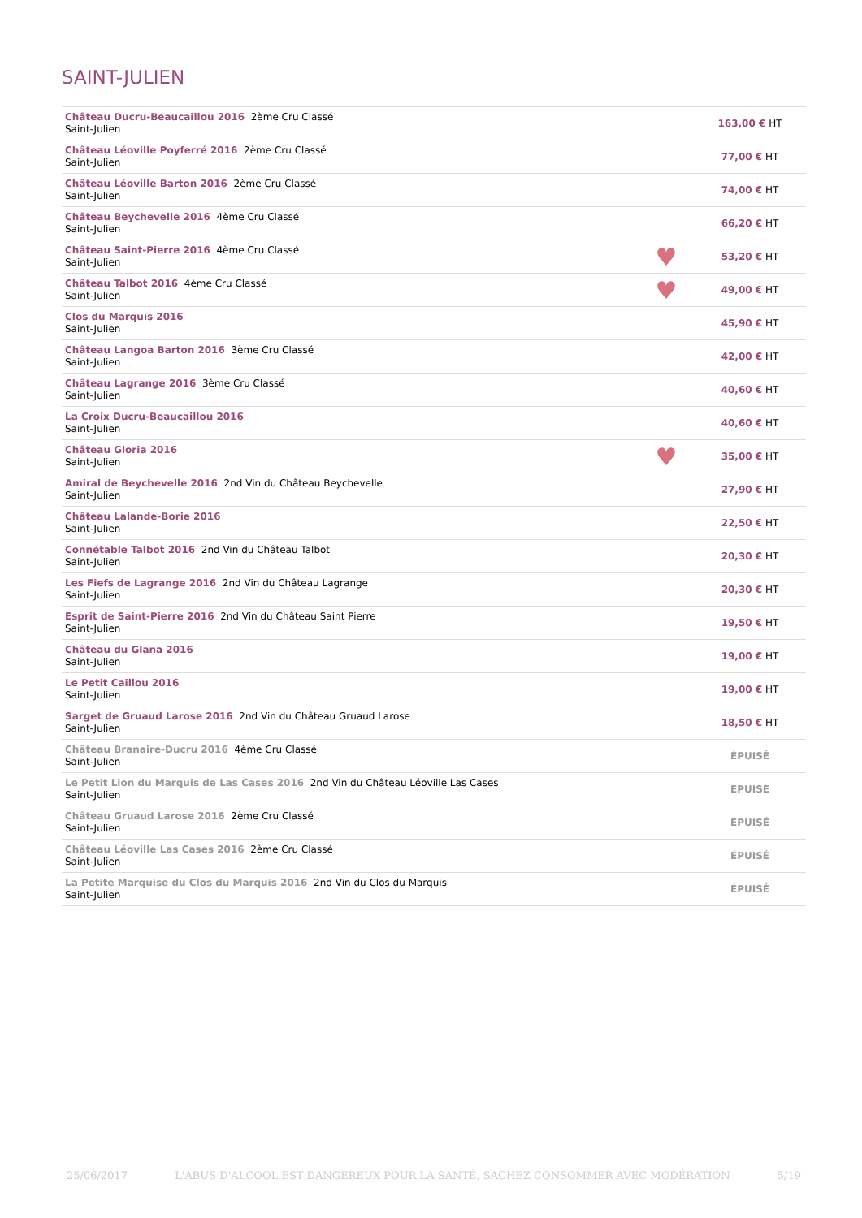SAINT-JULIEN
| Château Ducru-Beaucaillou 2016 2ème Cru Classé Saint-Julien | | 163,00 € HT |
| Château Léoville Poyferré 2016 2ème Cru Classé Saint-Julien | | 77,00 € HT |
| Château Léoville Barton 2016 2ème Cru Classé Saint-Julien | | 74,00 € HT |
| Château Beychevelle 2016 4ème Cru Classé Saint-Julien | | 66,20 € HT |
| Château Saint-Pierre 2016 4ème Cru Classé Saint-Julien | ♥ | 53,20 € HT |
| Château Talbot 2016 4ème Cru Classé Saint-Julien | ♥ | 49,00 € HT |
| Clos du Marquis 2016 Saint-Julien | | 45,90 € HT |
| Château Langoa Barton 2016 3ème Cru Classé Saint-Julien | | 42,00 € HT |
| Château Lagrange 2016 3ème Cru Classé Saint-Julien | | 40,60 € HT |
| La Croix Ducru-Beaucaillou 2016 Saint-Julien | | 40,60 € HT |
| Château Gloria 2016 Saint-Julien | ♥ | 35,00 € HT |
| Amiral de Beychevelle 2016 2nd Vin du Château Beychevelle Saint-Julien | | 27,90 € HT |
| Château Lalande-Borie 2016 Saint-Julien | | 22,50 € HT |
| Connétable Talbot 2016 2nd Vin du Château Talbot Saint-Julien | | 20,30 € HT |
| Les Fiefs de Lagrange 2016 2nd Vin du Château Lagrange Saint-Julien | | 20,30 € HT |
| Esprit de Saint-Pierre 2016 2nd Vin du Château Saint Pierre Saint-Julien | | 19,50 € HT |
| Château du Glana 2016 Saint-Julien | | 19,00 € HT |
| Le Petit Caillou 2016 Saint-Julien | | 19,00 € HT |
| Sarget de Gruaud Larose 2016 2nd Vin du Château Gruaud Larose Saint-Julien | | 18,50 € HT |
| Château Branaire-Ducru 2016 4ème Cru Classé Saint-Julien | | ÉPUISÉ |
| Le Petit Lion du Marquis de Las Cases 2016 2nd Vin du Château Léoville Las Cases Saint-Julien | | ÉPUISÉ |
| Château Gruaud Larose 2016 2ème Cru Classé Saint-Julien | | ÉPUISÉ |
| Château Léoville Las Cases 2016 2ème Cru Classé Saint-Julien | | ÉPUISÉ |
| La Petite Marquise du Clos du Marquis 2016 2nd Vin du Clos du Marquis Saint-Julien | | ÉPUISÉ |
25/06/2017 L'ABUS D'ALCOOL EST DANGEREUX POUR LA SANTÉ, SACHEZ CONSOMMER AVEC MODÉRATION 5/19